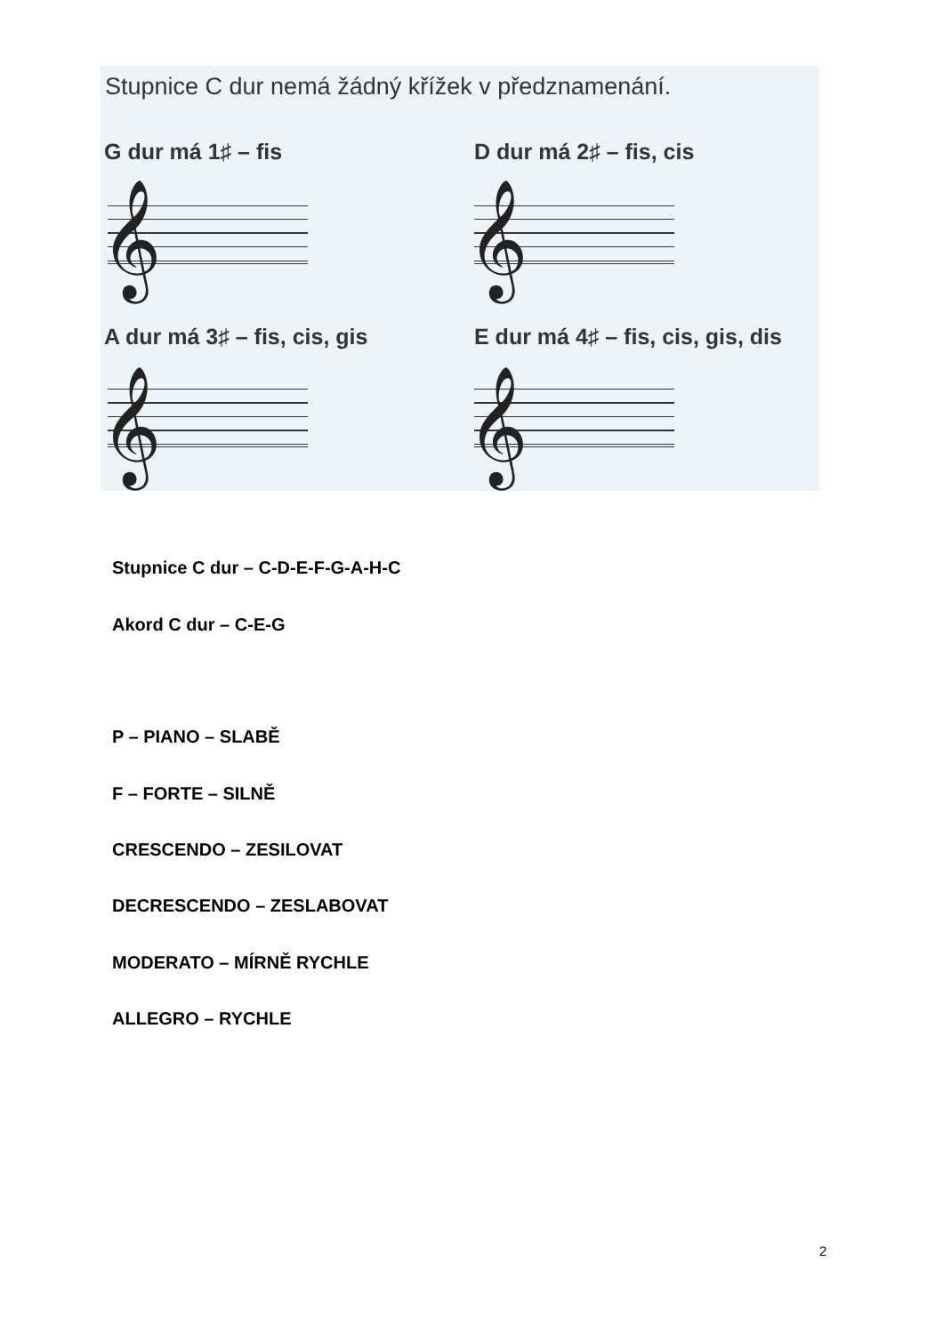Stupnice C dur nemá žádný křížek v předznamenání.
G dur má 1♯ – fis D dur má 2♯ – fis, cis
𝄞 𝄞
A dur má 3♯ – fis, cis, gis
E dur má 4♯ – fis, cis, gis, dis
𝄞 𝄞
Stupnice C dur – C-D-E-F-G-A-H-C
Akord C dur – C-E-G
P – PIANO – SLABĚ
F – FORTE – SILNĚ
CRESCENDO – ZESILOVAT
DECRESCENDO – ZESLABOVAT
MODERATO – MÍRNĚ RYCHLE
ALLEGRO – RYCHLE
2